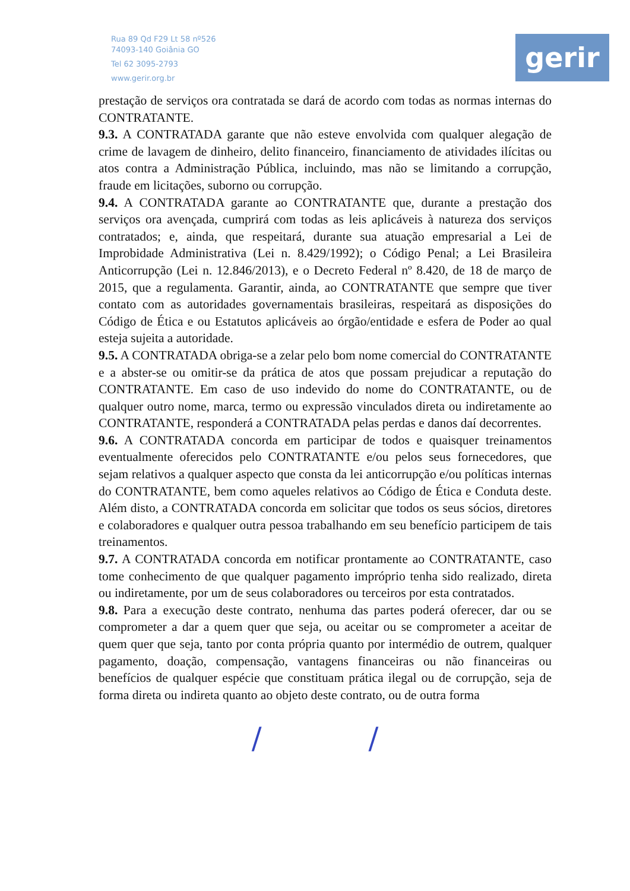Rua 89 Qd F29 Lt 58 nº526
74093-140 Goiânia GO
Tel 62 3095-2793
www.gerir.org.br
gerir
prestação de serviços ora contratada se dará de acordo com todas as normas internas do CONTRATANTE.
9.3. A CONTRATADA garante que não esteve envolvida com qualquer alegação de crime de lavagem de dinheiro, delito financeiro, financiamento de atividades ilícitas ou atos contra a Administração Pública, incluindo, mas não se limitando a corrupção, fraude em licitações, suborno ou corrupção.
9.4. A CONTRATADA garante ao CONTRATANTE que, durante a prestação dos serviços ora avençada, cumprirá com todas as leis aplicáveis à natureza dos serviços contratados; e, ainda, que respeitará, durante sua atuação empresarial a Lei de Improbidade Administrativa (Lei n. 8.429/1992); o Código Penal; a Lei Brasileira Anticorrupção (Lei n. 12.846/2013), e o Decreto Federal nº 8.420, de 18 de março de 2015, que a regulamenta. Garantir, ainda, ao CONTRATANTE que sempre que tiver contato com as autoridades governamentais brasileiras, respeitará as disposições do Código de Ética e ou Estatutos aplicáveis ao órgão/entidade e esfera de Poder ao qual esteja sujeita a autoridade.
9.5. A CONTRATADA obriga-se a zelar pelo bom nome comercial do CONTRATANTE e a abster-se ou omitir-se da prática de atos que possam prejudicar a reputação do CONTRATANTE. Em caso de uso indevido do nome do CONTRATANTE, ou de qualquer outro nome, marca, termo ou expressão vinculados direta ou indiretamente ao CONTRATANTE, responderá a CONTRATADA pelas perdas e danos daí decorrentes.
9.6. A CONTRATADA concorda em participar de todos e quaisquer treinamentos eventualmente oferecidos pelo CONTRATANTE e/ou pelos seus fornecedores, que sejam relativos a qualquer aspecto que consta da lei anticorrupção e/ou políticas internas do CONTRATANTE, bem como aqueles relativos ao Código de Ética e Conduta deste. Além disto, a CONTRATADA concorda em solicitar que todos os seus sócios, diretores e colaboradores e qualquer outra pessoa trabalhando em seu benefício participem de tais treinamentos.
9.7. A CONTRATADA concorda em notificar prontamente ao CONTRATANTE, caso tome conhecimento de que qualquer pagamento impróprio tenha sido realizado, direta ou indiretamente, por um de seus colaboradores ou terceiros por esta contratados.
9.8. Para a execução deste contrato, nenhuma das partes poderá oferecer, dar ou se comprometer a dar a quem quer que seja, ou aceitar ou se comprometer a aceitar de quem quer que seja, tanto por conta própria quanto por intermédio de outrem, qualquer pagamento, doação, compensação, vantagens financeiras ou não financeiras ou benefícios de qualquer espécie que constituam prática ilegal ou de corrupção, seja de forma direta ou indireta quanto ao objeto deste contrato, ou de outra forma
/ /